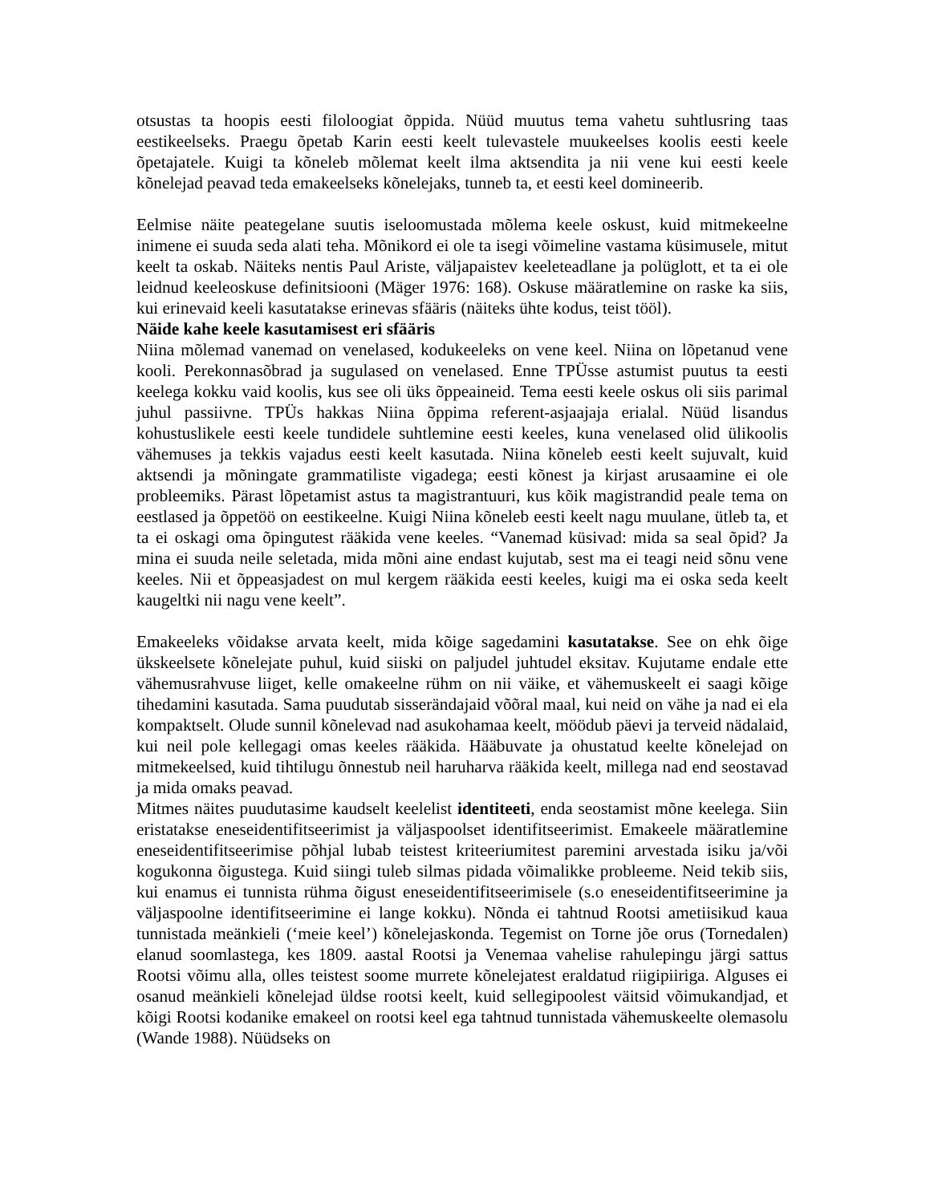otsustas ta hoopis eesti filoloogiat õppida. Nüüd muutus tema vahetu suhtlusring taas eestikeelseks. Praegu õpetab Karin eesti keelt tulevastele muukeelses koolis eesti keele õpetajatele. Kuigi ta kõneleb mõlemat keelt ilma aktsendita ja nii vene kui eesti keele kõnelejad peavad teda emakeelseks kõnelejaks, tunneb ta, et eesti keel domineerib.
Eelmise näite peategelane suutis iseloomustada mõlema keele oskust, kuid mitmekeelne inimene ei suuda seda alati teha. Mõnikord ei ole ta isegi võimeline vastama küsimusele, mitut keelt ta oskab. Näiteks nentis Paul Ariste, väljapaistev keeleteadlane ja polüglott, et ta ei ole leidnud keeleoskuse definitsiooni (Mäger 1976: 168). Oskuse määratlemine on raske ka siis, kui erinevaid keeli kasutatakse erinevas sfääris (näiteks ühte kodus, teist tööl).
Näide kahe keele kasutamisest eri sfääris
Niina mõlemad vanemad on venelased, kodukeeleks on vene keel. Niina on lõpetanud vene kooli. Perekonnasõbrad ja sugulased on venelased. Enne TPÜsse astumist puutus ta eesti keelega kokku vaid koolis, kus see oli üks õppeaineid. Tema eesti keele oskus oli siis parimal juhul passiivne. TPÜs hakkas Niina õppima referent-asjaajaja erialal. Nüüd lisandus kohustuslikele eesti keele tundidele suhtlemine eesti keeles, kuna venelased olid ülikoolis vähemuses ja tekkis vajadus eesti keelt kasutada. Niina kõneleb eesti keelt sujuvalt, kuid aktsendi ja mõningate grammatiliste vigadega; eesti kõnest ja kirjast arusaamine ei ole probleemiks. Pärast lõpetamist astus ta magistrantuuri, kus kõik magistrandid peale tema on eestlased ja õppetöö on eestikeelne. Kuigi Niina kõneleb eesti keelt nagu muulane, ütleb ta, et ta ei oskagi oma õpingutest rääkida vene keeles. “Vanemad küsivad: mida sa seal õpid? Ja mina ei suuda neile seletada, mida mõni aine endast kujutab, sest ma ei teagi neid sõnu vene keeles. Nii et õppeasjadest on mul kergem rääkida eesti keeles, kuigi ma ei oska seda keelt kaugeltki nii nagu vene keelt”.
Emakeeleks võidakse arvata keelt, mida kõige sagedamini kasutatakse. See on ehk õige ükskeelsete kõnelejate puhul, kuid siiski on paljudel juhtudel eksitav. Kujutame endale ette vähemusrahvuse liiget, kelle omakeelne rühm on nii väike, et vähemuskeelt ei saagi kõige tihedamini kasutada. Sama puudutab sisserändajaid võõral maal, kui neid on vähe ja nad ei ela kompaktselt. Olude sunnil kõnelevad nad asukohamaa keelt, möödub päevi ja terveid nädalaid, kui neil pole kellegagi omas keeles rääkida. Hääbuvate ja ohustatud keelte kõnelejad on mitmekeelsed, kuid tihtilugu õnnestub neil haruharva rääkida keelt, millega nad end seostavad ja mida omaks peavad.
Mitmes näites puudutasime kaudselt keelelist identiteeti, enda seostamist mõne keelega. Siin eristatakse eneseidentifitseerimist ja väljaspoolset identifitseerimist. Emakeele määratlemine eneseidentifitseerimise põhjal lubab teistest kriteeriumitest paremini arvestada isiku ja/või kogukonna õigustega. Kuid siingi tuleb silmas pidada võimalikke probleeme. Neid tekib siis, kui enamus ei tunnista rühma õigust eneseidentifitseerimisele (s.o eneseidentifitseerimine ja väljaspoolne identifitseerimine ei lange kokku). Nõnda ei tahtnud Rootsi ametiisikud kaua tunnistada meänkieli (‘meie keel’) kõnelejaskonda. Tegemist on Torne jõe orus (Tornedalen) elanud soomlastega, kes 1809. aastal Rootsi ja Venemaa vahelise rahulepingu järgi sattus Rootsi võimu alla, olles teistest soome murrete kõnelejatest eraldatud riigipiiriga. Alguses ei osanud meänkieli kõnelejad üldse rootsi keelt, kuid sellegipoolest väitsid võimukandjad, et kõigi Rootsi kodanike emakeel on rootsi keel ega tahtnud tunnistada vähemuskeelte olemasolu (Wande 1988). Nüüdseks on